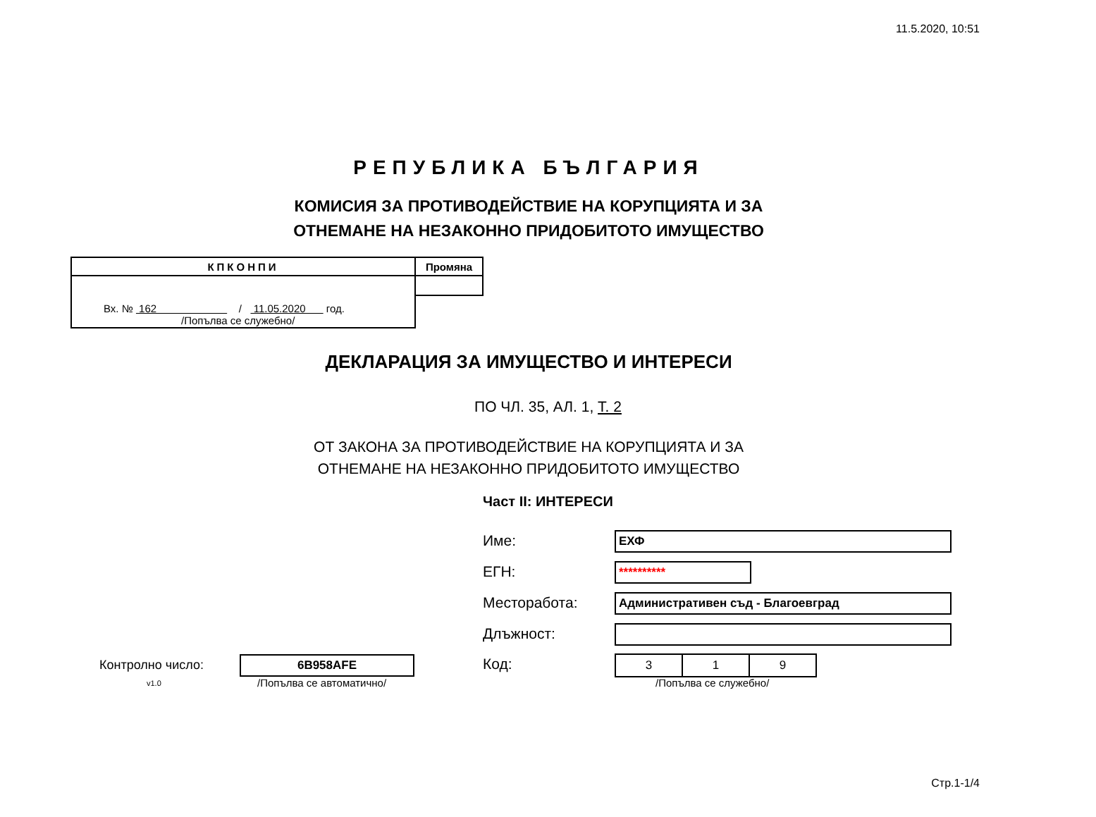11.5.2020, 10:51
РЕПУБЛИКА БЪЛГАРИЯ
КОМИСИЯ ЗА ПРОТИВОДЕЙСТВИЕ НА КОРУПЦИЯТА И ЗА
ОТНЕМАНЕ НА НЕЗАКОННО ПРИДОБИТОТО ИМУЩЕСТВО
| КПКОНПИ | Промяна |
| Вх. № 162 / 11.05.2020 год. /Попълва се служебно/ | |
ДЕКЛАРАЦИЯ ЗА ИМУЩЕСТВО И ИНТЕРЕСИ
ПО ЧЛ. 35, АЛ. 1, Т. 2
ОТ ЗАКОНА ЗА ПРОТИВОДЕЙСТВИЕ НА КОРУПЦИЯТА И ЗА
ОТНЕМАНЕ НА НЕЗАКОННО ПРИДОБИТОТО ИМУЩЕСТВО
Част II: ИНТЕРЕСИ
Име: ЕХФ
ЕГН: **********
Месторабота: Административен съд - Благоевград
Длъжност:
Код:
| 3 | 1 | 9 |
/Попълва се служебно/
Контролно число: 6B958AFE
v1.0 /Попълва се автоматично/
Стр.1-1/4